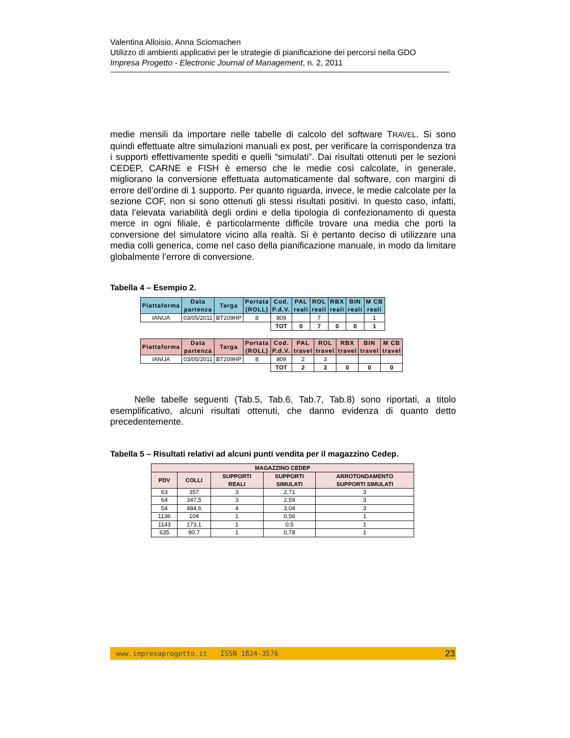Valentina Alloisio, Anna Sciomachen
Utilizzo di ambienti applicativi per le strategie di pianificazione dei percorsi nella GDO
Impresa Progetto - Electronic Journal of Management, n. 2, 2011
medie mensili da importare nelle tabelle di calcolo del software TRAVEL. Si sono quindi effettuate altre simulazioni manuali ex post, per verificare la corrispondenza tra i supporti effettivamente spediti e quelli “simulati”. Dai risultati ottenuti per le sezioni CEDEP, CARNE e FISH è emerso che le medie così calcolate, in generale, migliorano la conversione effettuata automaticamente dal software, con margini di errore dell’ordine di 1 supporto. Per quanto riguarda, invece, le medie calcolate per la sezione COF, non si sono ottenuti gli stessi risultati positivi. In questo caso, infatti, data l’elevata variabilità degli ordini e della tipologia di confezionamento di questa merce in ogni filiale, è particolarmente difficile trovare una media che porti la conversione del simulatore vicino alla realtà. Si è pertanto deciso di utilizzare una media colli generica, come nel caso della pianificazione manuale, in modo da limitare globalmente l’errore di conversione.
Tabella 4 – Esempio 2.
| Piattaforma | Data partenza | Targa | Portata (ROLL) | Cod. P.d.V. | PAL reali | ROL reali | RBX reali | BIN reali | M CB reali |
| --- | --- | --- | --- | --- | --- | --- | --- | --- | --- |
| IANUA | 03/05/2011 | BT209HP | 8 | 809 | | 7 | | | 1 |
| | | | | TOT | 0 | 7 | 0 | 0 | 1 |
| Piattaforma | Data partenza | Targa | Portata (ROLL) | Cod. P.d.V. | PAL travel | ROL travel | RBX travel | BIN travel | M CB travel |
| --- | --- | --- | --- | --- | --- | --- | --- | --- | --- |
| IANUA | 03/05/2011 | BT209HP | 8 | 809 | 2 | 3 | | | |
| | | | | TOT | 2 | 3 | 0 | 0 | 0 |
Nelle tabelle seguenti (Tab.5, Tab.6, Tab.7, Tab.8) sono riportati, a titolo esemplificativo, alcuni risultati ottenuti, che danno evidenza di quanto detto precedentemente.
Tabella 5 – Risultati relativi ad alcuni punti vendita per il magazzino Cedep.
| MAGAZZINO CEDEP | | | | |
| --- | --- | --- | --- | --- |
| PDV | COLLI | SUPPORTI REALI | SUPPORTI SIMULATI | ARROTONDAMENTO SUPPORTI SIMULATI |
| 63 | 357 | 3 | 2,71 | 3 |
| 64 | 347,5 | 3 | 2,59 | 3 |
| 54 | 484,6 | 4 | 3,04 | 3 |
| 1136 | 104 | 1 | 0,56 | 1 |
| 1143 | 173,1 | 1 | 0,5 | 1 |
| 635 | 90,7 | 1 | 0,78 | 1 |
www.impresaprogetto.it ISSN 1824-3576 23